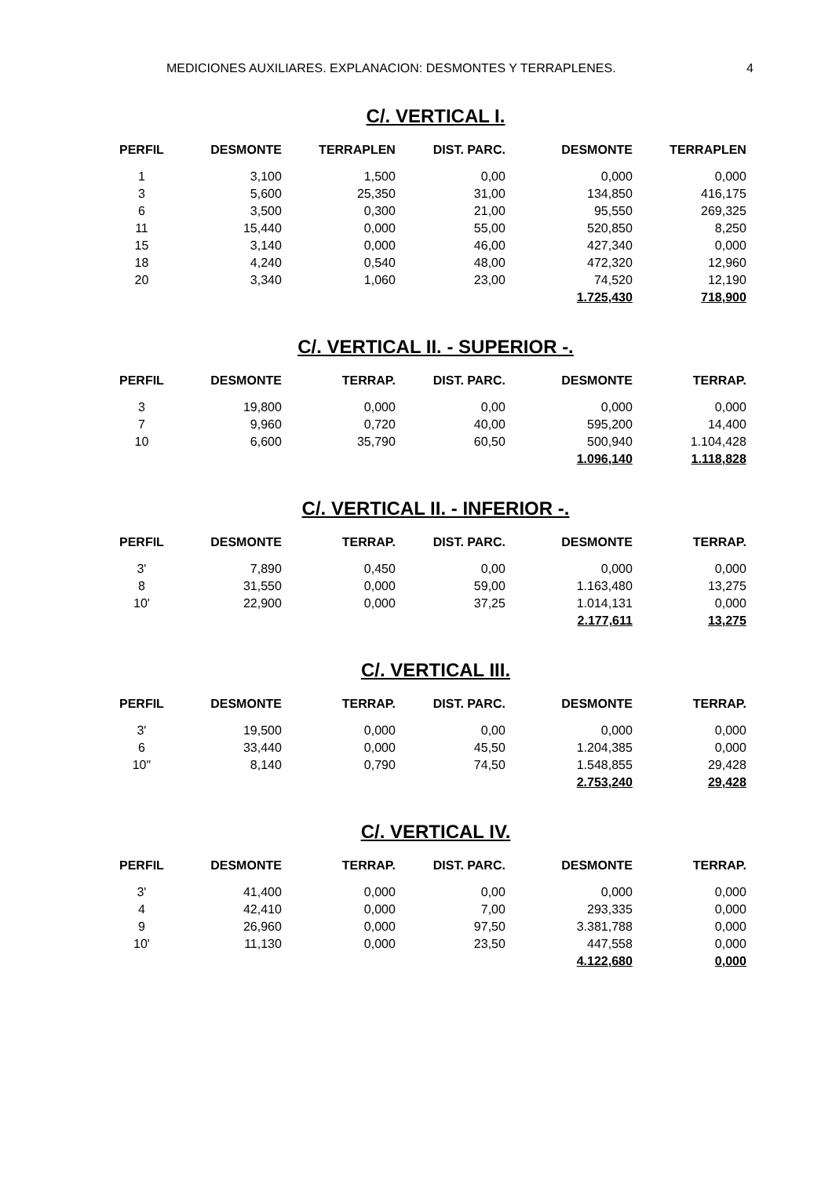MEDICIONES AUXILIARES. EXPLANACION: DESMONTES Y TERRAPLENES. 4
C/. VERTICAL I.
| PERFIL | DESMONTE | TERRAPLEN | DIST. PARC. | DESMONTE | TERRAPLEN |
| --- | --- | --- | --- | --- | --- |
| 1 | 3,100 | 1,500 | 0,00 | 0,000 | 0,000 |
| 3 | 5,600 | 25,350 | 31,00 | 134,850 | 416,175 |
| 6 | 3,500 | 0,300 | 21,00 | 95,550 | 269,325 |
| 11 | 15,440 | 0,000 | 55,00 | 520,850 | 8,250 |
| 15 | 3,140 | 0,000 | 46,00 | 427,340 | 0,000 |
| 18 | 4,240 | 0,540 | 48,00 | 472,320 | 12,960 |
| 20 | 3,340 | 1,060 | 23,00 | 74,520 | 12,190 |
| | | | | 1.725,430 | 718,900 |
C/. VERTICAL II. - SUPERIOR -.
| PERFIL | DESMONTE | TERRAP. | DIST. PARC. | DESMONTE | TERRAP. |
| --- | --- | --- | --- | --- | --- |
| 3 | 19,800 | 0,000 | 0,00 | 0,000 | 0,000 |
| 7 | 9,960 | 0,720 | 40,00 | 595,200 | 14,400 |
| 10 | 6,600 | 35,790 | 60,50 | 500,940 | 1.104,428 |
| | | | | 1.096,140 | 1.118,828 |
C/. VERTICAL II. - INFERIOR -.
| PERFIL | DESMONTE | TERRAP. | DIST. PARC. | DESMONTE | TERRAP. |
| --- | --- | --- | --- | --- | --- |
| 3' | 7,890 | 0,450 | 0,00 | 0,000 | 0,000 |
| 8 | 31,550 | 0,000 | 59,00 | 1.163,480 | 13,275 |
| 10' | 22,900 | 0,000 | 37,25 | 1.014,131 | 0,000 |
| | | | | 2.177,611 | 13,275 |
C/. VERTICAL III.
| PERFIL | DESMONTE | TERRAP. | DIST. PARC. | DESMONTE | TERRAP. |
| --- | --- | --- | --- | --- | --- |
| 3' | 19,500 | 0,000 | 0,00 | 0,000 | 0,000 |
| 6 | 33,440 | 0,000 | 45,50 | 1.204,385 | 0,000 |
| 10" | 8,140 | 0,790 | 74,50 | 1.548,855 | 29,428 |
| | | | | 2.753,240 | 29,428 |
C/. VERTICAL IV.
| PERFIL | DESMONTE | TERRAP. | DIST. PARC. | DESMONTE | TERRAP. |
| --- | --- | --- | --- | --- | --- |
| 3' | 41,400 | 0,000 | 0,00 | 0,000 | 0,000 |
| 4 | 42,410 | 0,000 | 7,00 | 293,335 | 0,000 |
| 9 | 26,960 | 0,000 | 97,50 | 3.381,788 | 0,000 |
| 10' | 11,130 | 0,000 | 23,50 | 447,558 | 0,000 |
| | | | | 4.122,680 | 0,000 |